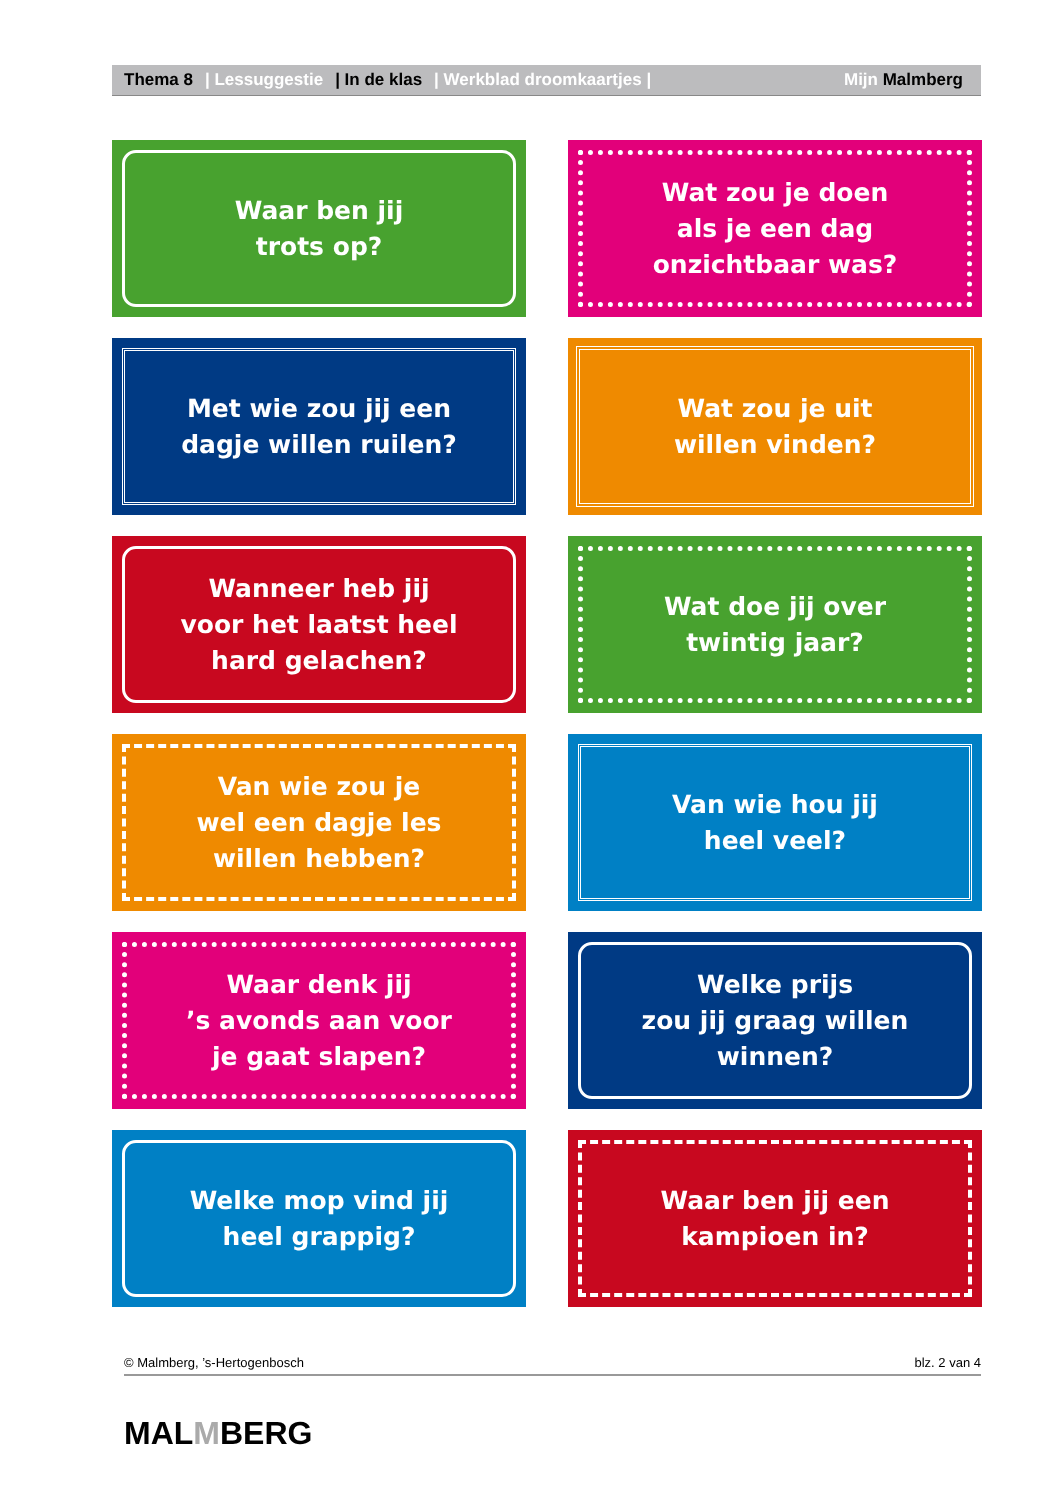Thema 8 | Lessuggestie | In de klas | Werkblad droomkaartjes | Mijn Malmberg
Waar ben jij
trots op?
Wat zou je doen
als je een dag
onzichtbaar was?
Met wie zou jij een
dagje willen ruilen?
Wat zou je uit
willen vinden?
Wanneer heb jij
voor het laatst heel
hard gelachen?
Wat doe jij over
twintig jaar?
Van wie zou je
wel een dagje les
willen hebben?
Van wie hou jij
heel veel?
Waar denk jij
’s avonds aan voor
je gaat slapen?
Welke prijs
zou jij graag willen
winnen?
Welke mop vind jij
heel grappig?
Waar ben jij een
kampioen in?
© Malmberg, ’s-Hertogenbosch blz. 2 van 4
MALMBERG